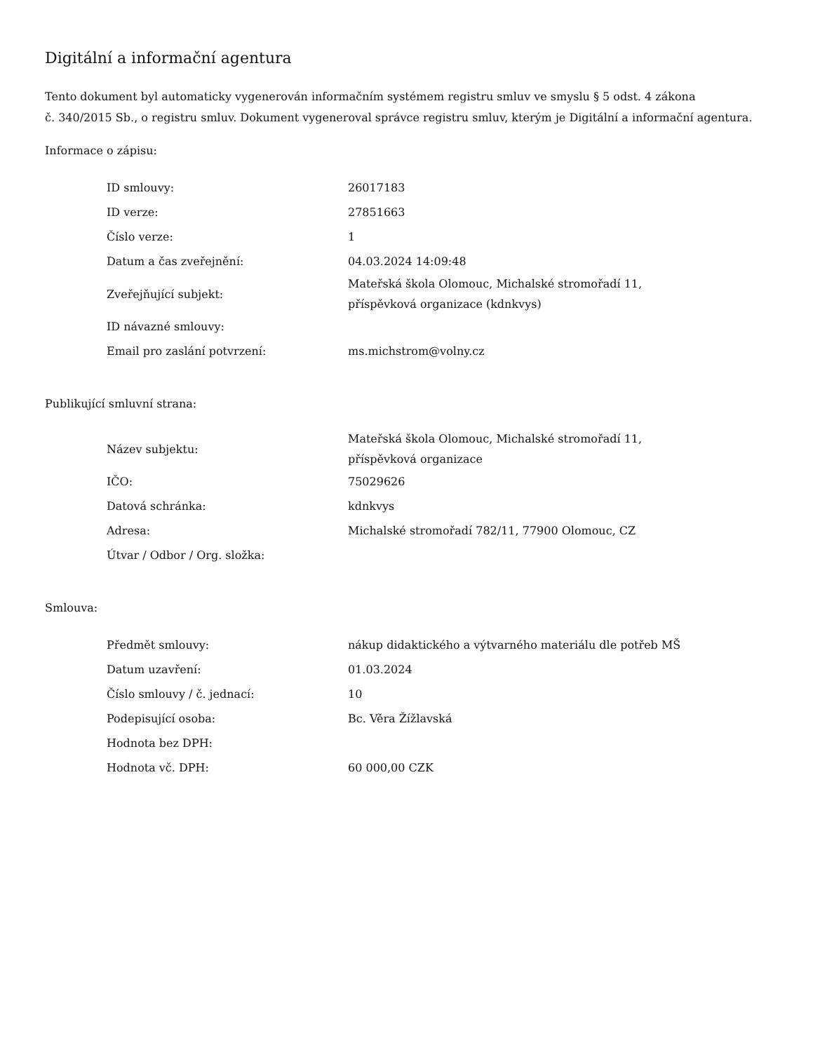Digitální a informační agentura
Tento dokument byl automaticky vygenerován informačním systémem registru smluv ve smyslu § 5 odst. 4 zákona
č. 340/2015 Sb., o registru smluv. Dokument vygeneroval správce registru smluv, kterým je Digitální a informační agentura.
Informace o zápisu:
| ID smlouvy: | 26017183 |
| ID verze: | 27851663 |
| Číslo verze: | 1 |
| Datum a čas zveřejnění: | 04.03.2024 14:09:48 |
| Zveřejňující subjekt: | Mateřská škola Olomouc, Michalské stromořadí 11, příspěvková organizace (kdnkvys) |
| ID návazné smlouvy: | |
| Email pro zaslání potvrzení: | ms.michstrom@volny.cz |
Publikující smluvní strana:
| Název subjektu: | Mateřská škola Olomouc, Michalské stromořadí 11, příspěvková organizace |
| IČO: | 75029626 |
| Datová schránka: | kdnkvys |
| Adresa: | Michalské stromořadí 782/11, 77900 Olomouc, CZ |
| Útvar / Odbor / Org. složka: | |
Smlouva:
| Předmět smlouvy: | nákup didaktického a výtvarného materiálu dle potřeb MŠ |
| Datum uzavření: | 01.03.2024 |
| Číslo smlouvy / č. jednací: | 10 |
| Podepisující osoba: | Bc. Věra Žížlavská |
| Hodnota bez DPH: | |
| Hodnota vč. DPH: | 60 000,00 CZK |